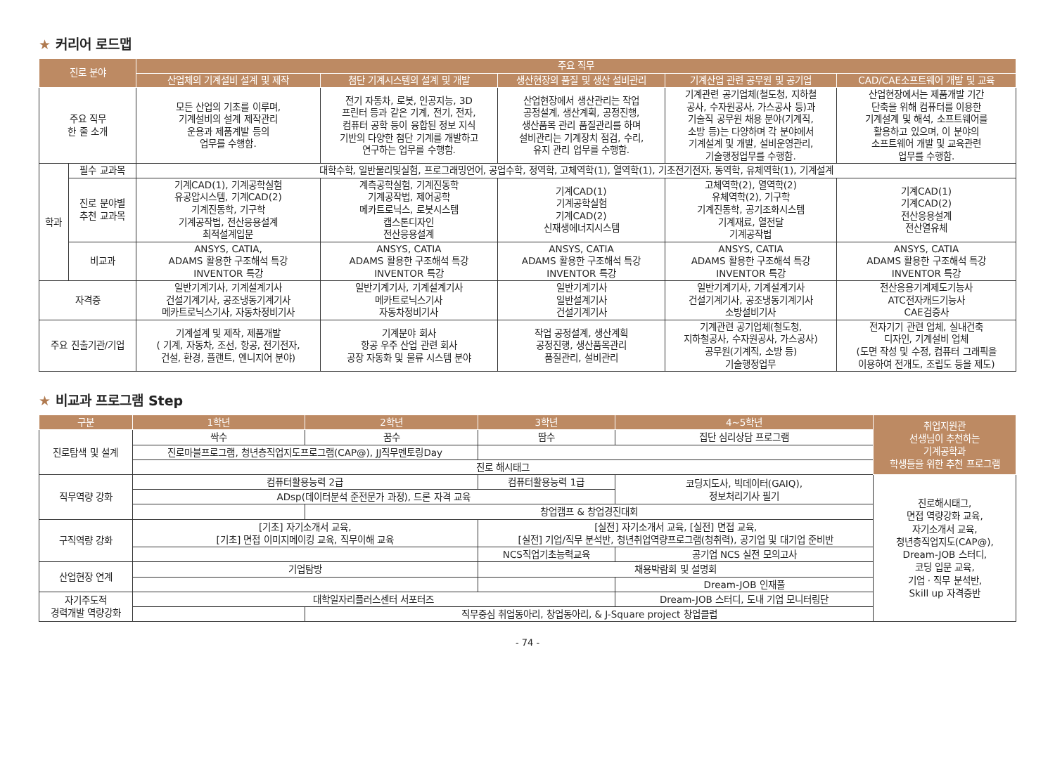★ 커리어 로드맵
| 진로 분야 | | 주요 직무 | | | | |
| --- | --- | --- | --- | --- | --- | --- |
| | | 산업체의 기계설비 설계 및 제작 | 첨단 기계시스템의 설계 및 개발 | 생산현장의 품질 및 생산 설비관리 | 기계산업 관련 공무원 및 공기업 | CAD/CAE소프트웨어 개발 및 교육 |
| 주요 직무 한 줄 소개 | | 모든 산업의 기초를 이루며, 기계설비의 설계 제작관리 운용과 제품계발 등의 업무를 수행함. | 전기 자동차, 로봇, 인공지능, 3D 프린터 등과 같은 기계, 전기, 전자, 컴퓨터 공학 등이 융합된 정보 지식 기반의 다양한 첨단 기계를 개발하고 연구하는 업무를 수행함. | 산업현장에서 생산관리는 작업 공정설계, 생산계획, 공정진행, 생산품목 관리 품질관리를 하며 설비관리는 기계장치 점검, 수리, 유지 관리 업무를 수행함. | 기계관련 공기업체(철도청, 지하철 공사, 수자원공사, 가스공사 등)과 기술직 공무원 채용 분야(기계직, 소방 등)는 다양하며 각 분야에서 기계설계 및 개발, 설비운영관리, 기술행정업무를 수행함. | 산업현장에서는 제품개발 기간 단축을 위해 컴퓨터를 이용한 기계설계 및 해석, 소프트웨어를 활용하고 있으며, 이 분야의 소프트웨어 개발 및 교육관련 업무를 수행함. |
| 학과 | 필수 교과목 | 대학수학, 일반물리및실험, 프로그래밍언어, 공업수학, 정역학, 고체역학(1), 열역학(1), 기초전기전자, 동역학, 유체역학(1), 기계설계 | | | | |
| | 진로 분야별 추천 교과목 | 기계CAD(1), 기계공학실험 유공압시스템, 기계CAD(2) 기계진동학, 기구학 기계공작법, 전산응용설계 최적설계입문 | 계측공학실험, 기계진동학 기계공작법, 제어공학 메카트로닉스, 로봇시스템 캡스톤디자인 전산응용설계 | 기계CAD(1) 기계공학실험 기계CAD(2) 신재생에너지시스템 | 고체역학(2), 열역학(2) 유체역학(2), 기구학 기계진동학, 공기조화시스템 기계재료, 열전달 기계공작법 | 기계CAD(1) 기계CAD(2) 전산응용설계 전산열유체 |
| | 비교과 | ANSYS, CATIA, ADAMS 활용한 구조해석 특강 INVENTOR 특강 | ANSYS, CATIA ADAMS 활용한 구조해석 특강 INVENTOR 특강 | ANSYS, CATIA ADAMS 활용한 구조해석 특강 INVENTOR 특강 | ANSYS, CATIA ADAMS 활용한 구조해석 특강 INVENTOR 특강 | ANSYS, CATIA ADAMS 활용한 구조해석 특강 INVENTOR 특강 |
| 자격증 | | 일반기계기사, 기계설계기사 건설기계기사, 공조냉동기계기사 메카트로닉스기사, 자동차정비기사 | 일반기계기사, 기계설계기사 메카트로닉스기사 자동차정비기사 | 일반기계기사 일반설계기사 건설기계기사 | 일반기계기사, 기계설계기사 건설기계기사, 공조냉동기계기사 소방설비기사 | 전산응용기계제도기능사 ATC전자캐드기능사 CAE검증사 |
| 주요 진출기관/기업 | | 기계설계 및 제작, 제품개발 ( 기계, 자동차, 조선, 항공, 전기전자, 건설, 환경, 플랜트, 엔니지어 분야) | 기계분야 회사 항공 우주 산업 관련 회사 공장 자동화 및 물류 시스템 분야 | 작업 공정설계, 생산계획 공정진행, 생산품목관리 품질관리, 설비관리 | 기계관련 공기업체(철도청, 지하철공사, 수자원공사, 가스공사) 공무원(기계직, 소방 등) 기술행정업무 | 전자기기 관련 업체, 실내건축 디자인, 기계설비 업체 (도면 작성 및 수정, 컴퓨터 그래픽을 이용하여 전개도, 조립도 등을 제도) |
★ 비교과 프로그램 Step
| 구분 | 1학년 | 2학년 | 3학년 | 4~5학년 | 취업지원관 선생님이 추천하는 기계공학과 학생들을 위한 추천 프로그램 |
| --- | --- | --- | --- | --- | --- |
| 진로탐색 및 설계 | 싹수 | 꿈수 | 땀수 | 집단 심리상담 프로그램 | |
| | 진로마블프로그램, 청년층직업지도프로그램(CAP@), JJ직무멘토링Day | | | | |
| | 진로 해시태그 | | | | |
| 직무역량 강화 | 컴퓨터활용능력 2급 | | 컴퓨터활용능력 1급 | 코딩지도사, 빅데이터(GAIQ), 정보처리기사 필기 | 진로해시태그, 면접 역량강화 교육, 자기소개서 교육, 청년층직업지도(CAP@), Dream-JOB 스터디, 코딩 입문 교육, 기업 · 직무 분석반, Skill up 자격증반 |
| | ADsp(데이터분석 준전문가 과정), 드론 자격 교육 | | | | |
| | | 창업캠프 & 창업경진대회 | | | |
| 구직역량 강화 | [기초] 자기소개서 교육, [기초] 면접 이미지메이킹 교육, 직무이해 교육 | | [실전] 자기소개서 교육, [실전] 면접 교육, [실전] 기업/직무 분석반, 청년취업역량프로그램(청취력), 공기업 및 대기업 준비반 | | |
| | | | NCS직업기초능력교육 | 공기업 NCS 실전 모의고사 | |
| 산업현장 연계 | 기업탐방 | | 채용박람회 및 설명회 | | |
| | | | | Dream-JOB 인재풀 | |
| 자기주도적 경력개발 역량강화 | 대학일자리플러스센터 서포터즈 | | | Dream-JOB 스터디, 도내 기업 모니터링단 | |
| | | 직무중심 취업동아리, 창업동아리, & J-Square project 창업클럽 | | | |
- 74 -